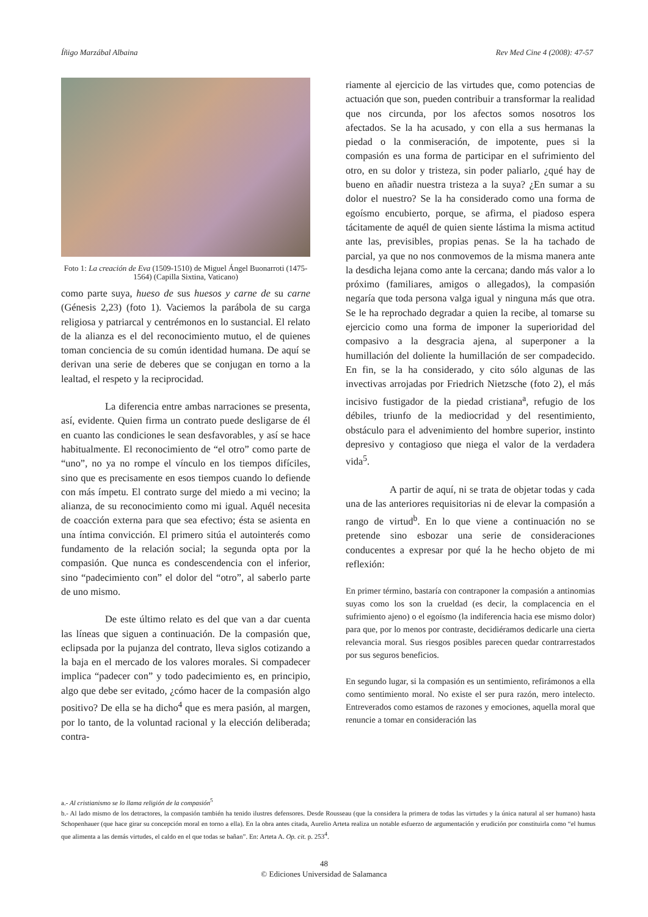Íñigo Marzábal Albaina Rev Med Cine 4 (2008): 47-57
Foto 1: La creación de Eva (1509-1510) de Miguel Ángel Buonarroti (1475-1564) (Capilla Sixtina, Vaticano)
como parte suya, hueso de sus huesos y carne de su carne (Génesis 2,23) (foto 1). Vaciemos la parábola de su carga religiosa y patriarcal y centrémonos en lo sustancial. El relato de la alianza es el del reconocimiento mutuo, el de quienes toman conciencia de su común identidad humana. De aquí se derivan una serie de deberes que se conjugan en torno a la lealtad, el respeto y la reciprocidad.
La diferencia entre ambas narraciones se presenta, así, evidente. Quien firma un contrato puede desligarse de él en cuanto las condiciones le sean desfavorables, y así se hace habitualmente. El reconocimiento de “el otro” como parte de “uno”, no ya no rompe el vínculo en los tiempos difíciles, sino que es precisamente en esos tiempos cuando lo defiende con más ímpetu. El contrato surge del miedo a mi vecino; la alianza, de su reconocimiento como mi igual. Aquél necesita de coacción externa para que sea efectivo; ésta se asienta en una íntima convicción. El primero sitúa el autointerés como fundamento de la relación social; la segunda opta por la compasión. Que nunca es condescendencia con el inferior, sino “padecimiento con” el dolor del “otro”, al saberlo parte de uno mismo.
De este último relato es del que van a dar cuenta las líneas que siguen a continuación. De la compasión que, eclipsada por la pujanza del contrato, lleva siglos cotizando a la baja en el mercado de los valores morales. Si compadecer implica “padecer con” y todo padecimiento es, en principio, algo que debe ser evitado, ¿cómo hacer de la compasión algo positivo? De ella se ha dicho<sup>4</sup> que es mera pasión, al margen, por lo tanto, de la voluntad racional y la elección deliberada; contra-
riamente al ejercicio de las virtudes que, como potencias de actuación que son, pueden contribuir a transformar la realidad que nos circunda, por los afectos somos nosotros los afectados. Se la ha acusado, y con ella a sus hermanas la piedad o la conmiseración, de impotente, pues si la compasión es una forma de participar en el sufrimiento del otro, en su dolor y tristeza, sin poder paliarlo, ¿qué hay de bueno en añadir nuestra tristeza a la suya? ¿En sumar a su dolor el nuestro? Se la ha considerado como una forma de egoísmo encubierto, porque, se afirma, el piadoso espera tácitamente de aquél de quien siente lástima la misma actitud ante las, previsibles, propias penas. Se la ha tachado de parcial, ya que no nos conmovemos de la misma manera ante la desdicha lejana como ante la cercana; dando más valor a lo próximo (familiares, amigos o allegados), la compasión negaría que toda persona valga igual y ninguna más que otra. Se le ha reprochado degradar a quien la recibe, al tomarse su ejercicio como una forma de imponer la superioridad del compasivo a la desgracia ajena, al superponer a la humillación del doliente la humillación de ser compadecido. En fin, se la ha considerado, y cito sólo algunas de las invectivas arrojadas por Friedrich Nietzsche (foto 2), el más incisivo fustigador de la piedad cristiana<sup>a</sup>, refugio de los débiles, triunfo de la mediocridad y del resentimiento, obstáculo para el advenimiento del hombre superior, instinto depresivo y contagioso que niega el valor de la verdadera vida<sup>5</sup>.
A partir de aquí, ni se trata de objetar todas y cada una de las anteriores requisitorias ni de elevar la compasión a rango de virtud<sup>b</sup>. En lo que viene a continuación no se pretende sino esbozar una serie de consideraciones conducentes a expresar por qué la he hecho objeto de mi reflexión:
En primer término, bastaría con contraponer la compasión a antinomias suyas como los son la crueldad (es decir, la complacencia en el sufrimiento ajeno) o el egoísmo (la indiferencia hacia ese mismo dolor) para que, por lo menos por contraste, decidiéramos dedicarle una cierta relevancia moral. Sus riesgos posibles parecen quedar contrarrestados por sus seguros beneficios.
En segundo lugar, si la compasión es un sentimiento, refirámonos a ella como sentimiento moral. No existe el ser pura razón, mero intelecto. Entreverados como estamos de razones y emociones, aquella moral que renuncie a tomar en consideración las
a.- Al cristianismo se lo llama religión de la compasión<sup>5</sup>
b.- Al lado mismo de los detractores, la compasión también ha tenido ilustres defensores. Desde Rousseau (que la considera la primera de todas las virtudes y la única natural al ser humano) hasta Schopenhauer (que hace girar su concepción moral en torno a ella). En la obra antes citada, Aurelio Arteta realiza un notable esfuerzo de argumentación y erudición por constituirla como “el humus que alimenta a las demás virtudes, el caldo en el que todas se bañan”. En: Arteta A. Op. cit. p. 253<sup>4</sup>.
48
© Ediciones Universidad de Salamanca